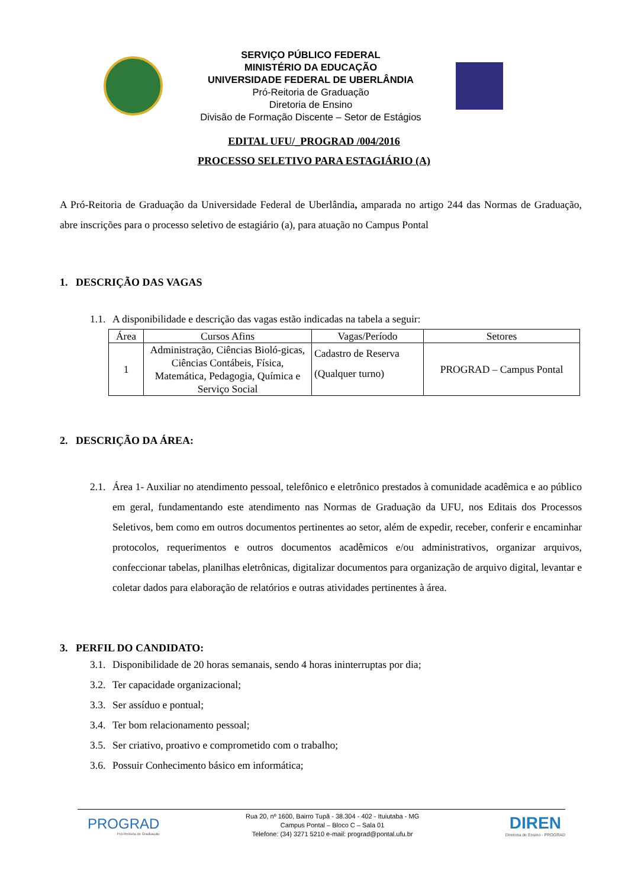SERVIÇO PÚBLICO FEDERAL
MINISTÉRIO DA EDUCAÇÃO
UNIVERSIDADE FEDERAL DE UBERLÂNDIA
Pró-Reitoria de Graduação
Diretoria de Ensino
Divisão de Formação Discente – Setor de Estágios
EDITAL UFU/_PROGRAD /004/2016
PROCESSO SELETIVO PARA ESTAGIÁRIO (A)
A Pró-Reitoria de Graduação da Universidade Federal de Uberlândia, amparada no artigo 244 das Normas de Graduação, abre inscrições para o processo seletivo de estagiário (a), para atuação no Campus Pontal
1. DESCRIÇÃO DAS VAGAS
1.1.
A disponibilidade e descrição das vagas estão indicadas na tabela a seguir:
| Área | Cursos Afins | Vagas/Período | Setores |
| --- | --- | --- | --- |
| 1 | Administração, Ciências Bioló-gicas, Ciências Contábeis, Física, Matemática, Pedagogia, Química e Serviço Social | Cadastro de Reserva (Qualquer turno) | PROGRAD – Campus Pontal |
2. DESCRIÇÃO DA ÁREA:
2.1.
Área 1- Auxiliar no atendimento pessoal, telefônico e eletrônico prestados à comunidade acadêmica e ao público em geral, fundamentando este atendimento nas Normas de Graduação da UFU, nos Editais dos Processos Seletivos, bem como em outros documentos pertinentes ao setor, além de expedir, receber, conferir e encaminhar protocolos, requerimentos e outros documentos acadêmicos e/ou administrativos, organizar arquivos, confeccionar tabelas, planilhas eletrônicas, digitalizar documentos para organização de arquivo digital, levantar e coletar dados para elaboração de relatórios e outras atividades pertinentes à área.
3. PERFIL DO CANDIDATO:
3.1.
Disponibilidade de 20 horas semanais, sendo 4 horas ininterruptas por dia;
3.2.
Ter capacidade organizacional;
3.3.
Ser assíduo e pontual;
3.4.
Ter bom relacionamento pessoal;
3.5.
Ser criativo, proativo e comprometido com o trabalho;
3.6.
Possuir Conhecimento básico em informática;
PROGRAD
Pró-Reitoria de Graduação
Rua 20, nº 1600, Bairro Tupã - 38.304 - 402 - Ituiutaba - MG
Campus Pontal – Bloco C – Sala 01
Telefone: (34) 3271 5210 e-mail: prograd@pontal.ufu.br
DIREN
Diretoria de Ensino - PROGRAD